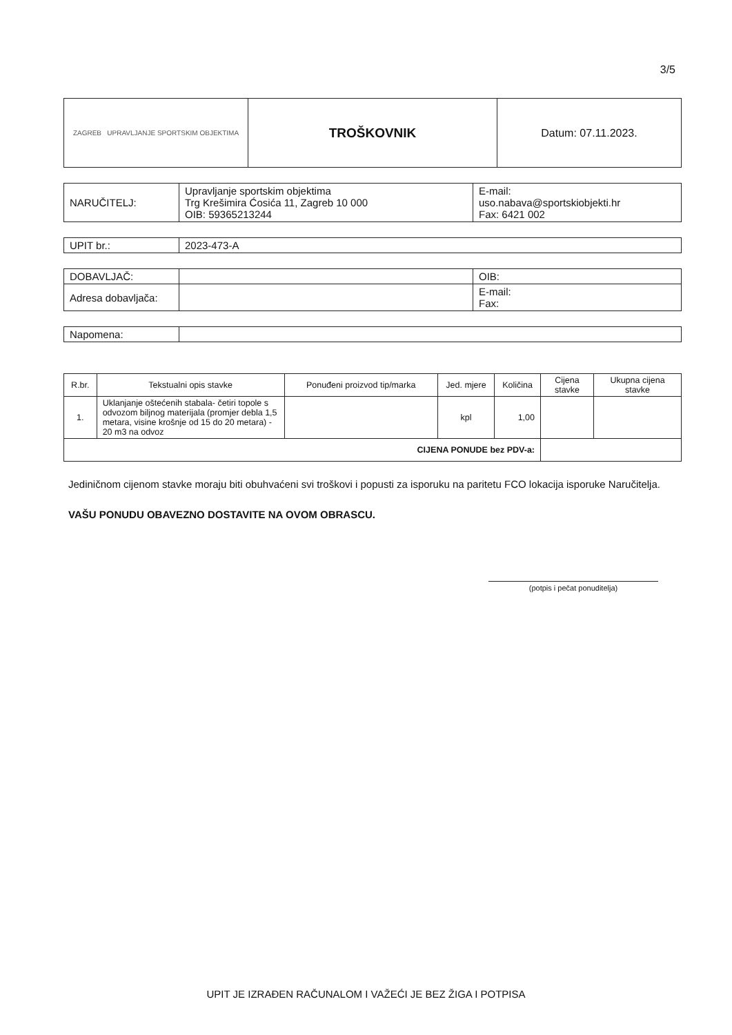3/5
| ZAGREB UPRAVLJANJE SPORTSKIM OBJEKTIMA | TROŠKOVNIK | Datum: 07.11.2023. |
| NARUČITELJ: | Upravljanje sportskim objektima Trg Krešimira Ćosića 11, Zagreb 10 000 OIB: 59365213244 | E-mail: uso.nabava@sportskiobjekti.hr Fax: 6421 002 |
| UPIT br.: | 2023-473-A |
| DOBAVLJAČ: | | OIB: |
| Adresa dobavljača: | | E-mail: Fax: |
| Napomena: | |
| R.br. | Tekstualni opis stavke | Ponuđeni proizvod tip/marka | Jed. mjere | Količina | Cijena stavke | Ukupna cijena stavke |
| --- | --- | --- | --- | --- | --- | --- |
| 1. | Uklanjanje oštećenih stabala- četiri topole s odvozom biljnog materijala (promjer debla 1,5 metara, visine krošnje od 15 do 20 metara) - 20 m3 na odvoz | | kpl | 1,00 | | |
| CIJENA PONUDE bez PDV-a: | | | | | | |
Jediničnom cijenom stavke moraju biti obuhvaćeni svi troškovi i popusti za isporuku na paritetu FCO lokacija isporuke Naručitelja.
VAŠU PONUDU OBAVEZNO DOSTAVITE NA OVOM OBRASCU.
(potpis i pečat ponuditelja)
UPIT JE IZRAĐEN RAČUNALOM I VAŽEĆI JE BEZ ŽIGA I POTPISA